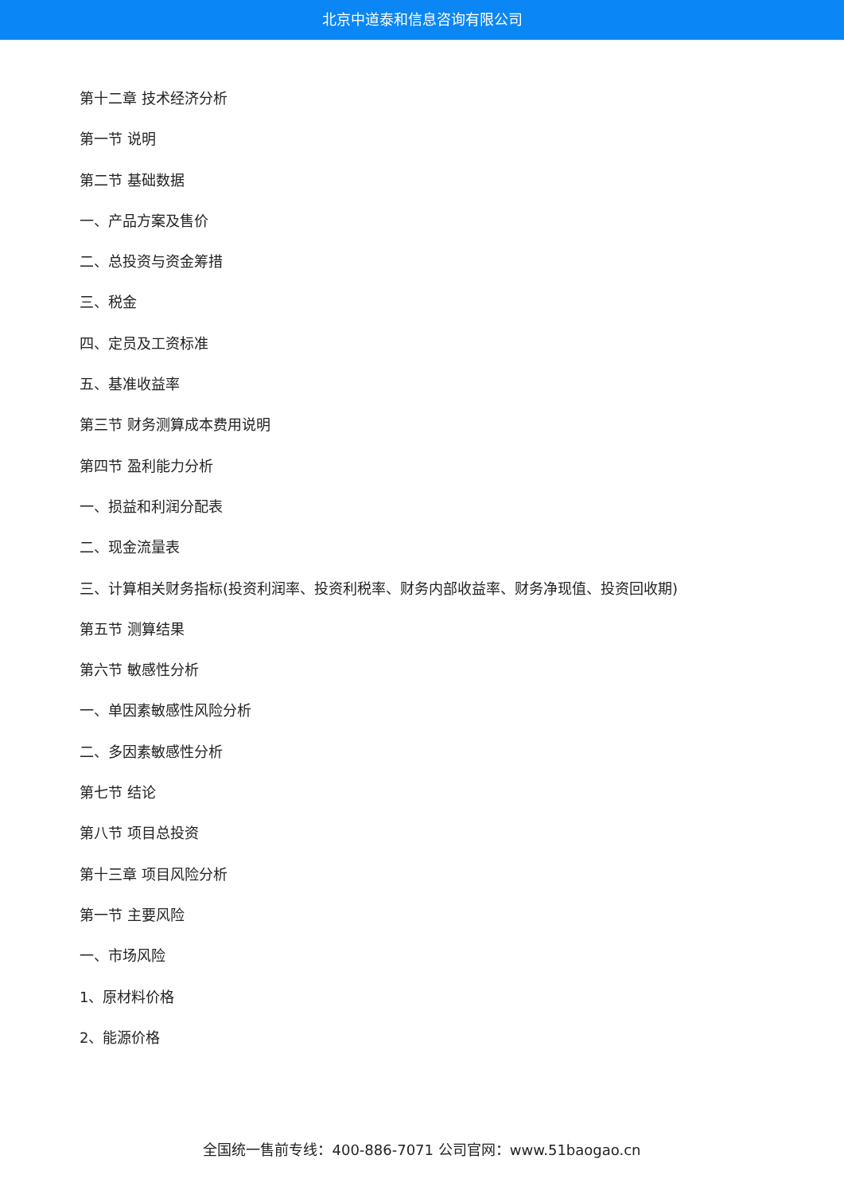北京中道泰和信息咨询有限公司
第十二章 技术经济分析
第一节 说明
第二节 基础数据
一、产品方案及售价
二、总投资与资金筹措
三、税金
四、定员及工资标准
五、基准收益率
第三节 财务测算成本费用说明
第四节 盈利能力分析
一、损益和利润分配表
二、现金流量表
三、计算相关财务指标(投资利润率、投资利税率、财务内部收益率、财务净现值、投资回收期)
第五节 测算结果
第六节 敏感性分析
一、单因素敏感性风险分析
二、多因素敏感性分析
第七节 结论
第八节 项目总投资
第十三章 项目风险分析
第一节 主要风险
一、市场风险
1、原材料价格
2、能源价格
全国统一售前专线：400-886-7071 公司官网：www.51baogao.cn